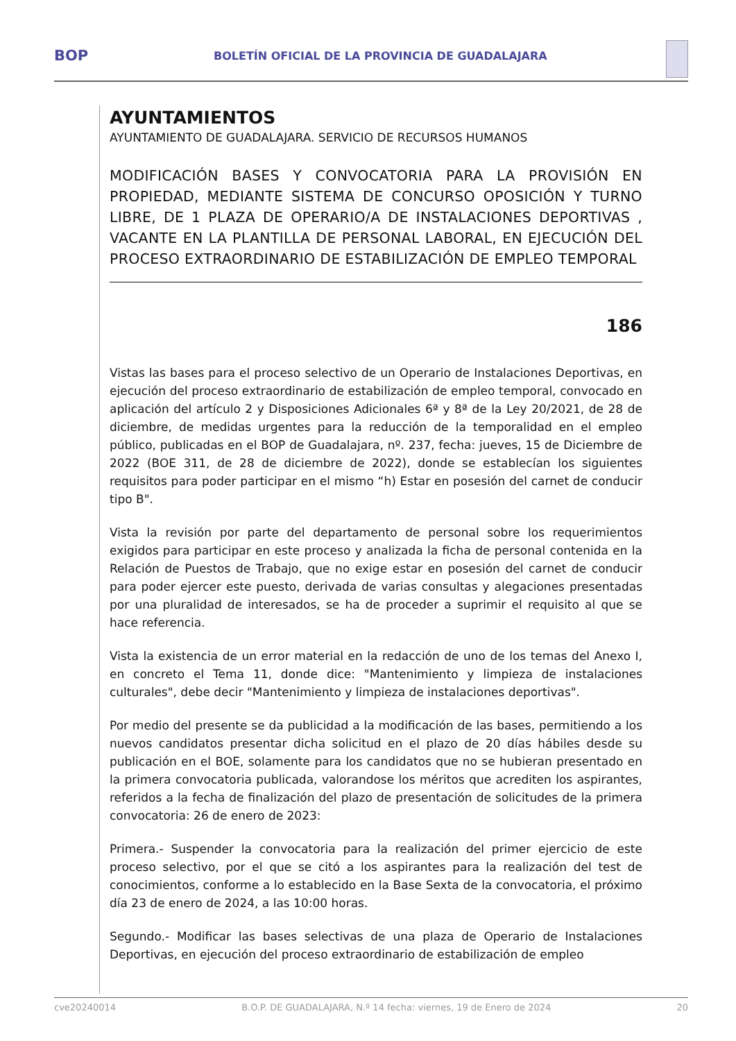BOP
BOLETÍN OFICIAL DE LA PROVINCIA DE GUADALAJARA
AYUNTAMIENTOS
AYUNTAMIENTO DE GUADALAJARA. SERVICIO DE RECURSOS HUMANOS
MODIFICACIÓN BASES Y CONVOCATORIA PARA LA PROVISIÓN EN PROPIEDAD, MEDIANTE SISTEMA DE CONCURSO OPOSICIÓN Y TURNO LIBRE, DE 1 PLAZA DE OPERARIO/A DE INSTALACIONES DEPORTIVAS , VACANTE EN LA PLANTILLA DE PERSONAL LABORAL, EN EJECUCIÓN DEL PROCESO EXTRAORDINARIO DE ESTABILIZACIÓN DE EMPLEO TEMPORAL
186
Vistas las bases para el proceso selectivo de un Operario de Instalaciones Deportivas, en ejecución del proceso extraordinario de estabilización de empleo temporal, convocado en aplicación del artículo 2 y Disposiciones Adicionales 6ª y 8ª de la Ley 20/2021, de 28 de diciembre, de medidas urgentes para la reducción de la temporalidad en el empleo público, publicadas en el BOP de Guadalajara, nº. 237, fecha: jueves, 15 de Diciembre de 2022 (BOE 311, de 28 de diciembre de 2022), donde se establecían los siguientes requisitos para poder participar en el mismo “h) Estar en posesión del carnet de conducir tipo B".
Vista la revisión por parte del departamento de personal sobre los requerimientos exigidos para participar en este proceso y analizada la ficha de personal contenida en la Relación de Puestos de Trabajo, que no exige estar en posesión del carnet de conducir para poder ejercer este puesto, derivada de varias consultas y alegaciones presentadas por una pluralidad de interesados, se ha de proceder a suprimir el requisito al que se hace referencia.
Vista la existencia de un error material en la redacción de uno de los temas del Anexo I, en concreto el Tema 11, donde dice: "Mantenimiento y limpieza de instalaciones culturales", debe decir "Mantenimiento y limpieza de instalaciones deportivas".
Por medio del presente se da publicidad a la modificación de las bases, permitiendo a los nuevos candidatos presentar dicha solicitud en el plazo de 20 días hábiles desde su publicación en el BOE, solamente para los candidatos que no se hubieran presentado en la primera convocatoria publicada, valorandose los méritos que acrediten los aspirantes, referidos a la fecha de finalización del plazo de presentación de solicitudes de la primera convocatoria: 26 de enero de 2023:
Primera.- Suspender la convocatoria para la realización del primer ejercicio de este proceso selectivo, por el que se citó a los aspirantes para la realización del test de conocimientos, conforme a lo establecido en la Base Sexta de la convocatoria, el próximo día 23 de enero de 2024, a las 10:00 horas.
Segundo.- Modificar las bases selectivas de una plaza de Operario de Instalaciones Deportivas, en ejecución del proceso extraordinario de estabilización de empleo
cve20240014 B.O.P. DE GUADALAJARA, N.º 14 fecha: viernes, 19 de Enero de 2024 20